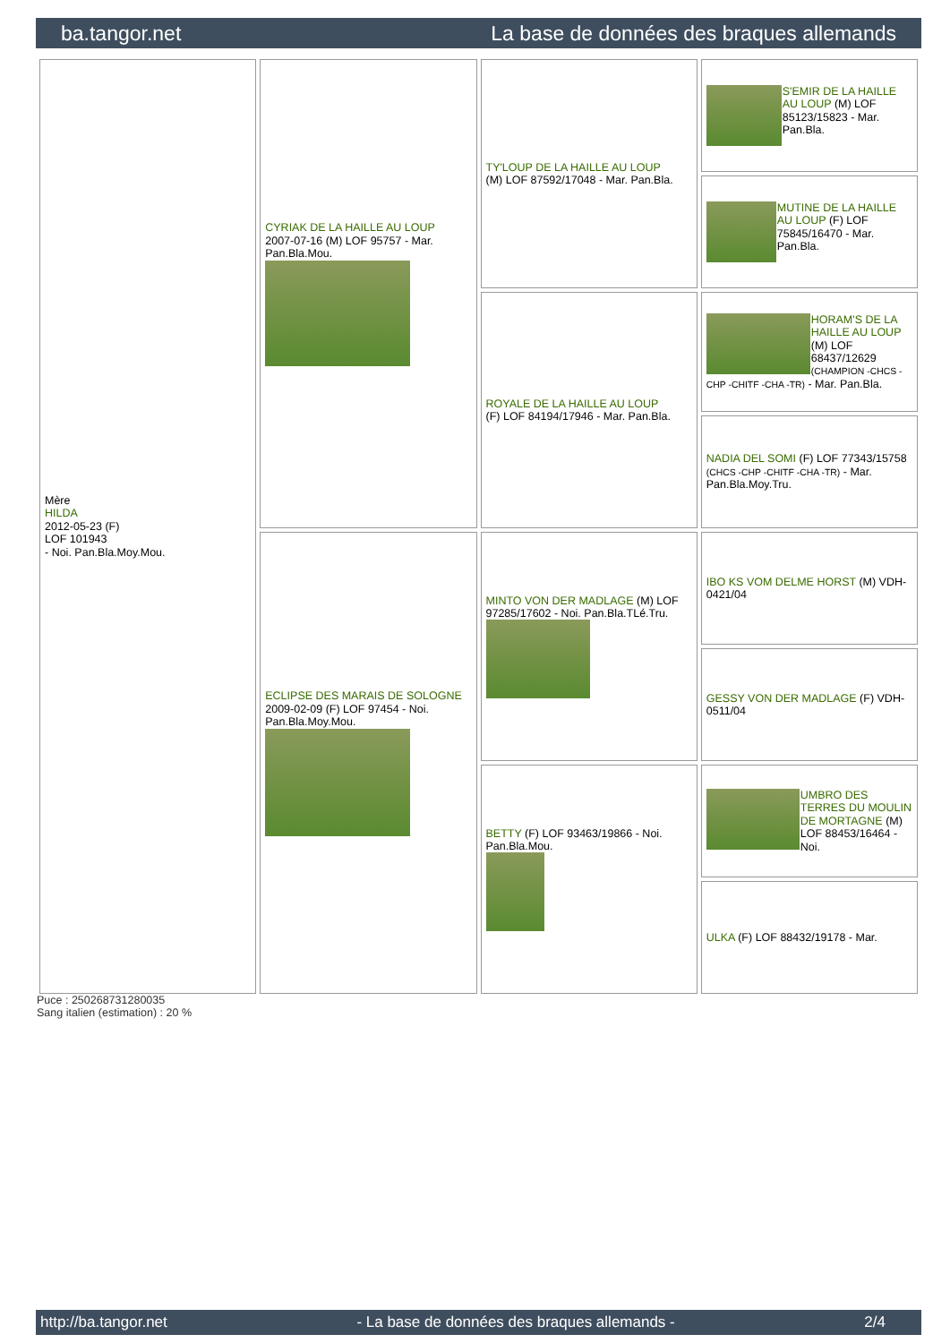ba.tangor.net La base de données des braques allemands
| Mère HILDA 2012-05-23 (F) LOF 101943 - Noi. Pan.Bla.Moy.Mou. | CYRIAK DE LA HAILLE AU LOUP 2007-07-16 (M) LOF 95757 - Mar. Pan.Bla.Mou. | TY'LOUP DE LA HAILLE AU LOUP (M) LOF 87592/17048 - Mar. Pan.Bla. | S'EMIR DE LA HAILLE AU LOUP (M) LOF 85123/15823 - Mar. Pan.Bla. |
| | | | MUTINE DE LA HAILLE AU LOUP (F) LOF 75845/16470 - Mar. Pan.Bla. |
| | | ROYALE DE LA HAILLE AU LOUP (F) LOF 84194/17946 - Mar. Pan.Bla. | HORAM'S DE LA HAILLE AU LOUP (M) LOF 68437/12629 (CHAMPION -CHCS -CHP -CHITF -CHA -TR) - Mar. Pan.Bla. |
| | | | NADIA DEL SOMI (F) LOF 77343/15758 (CHCS -CHP -CHITF -CHA -TR) - Mar. Pan.Bla.Moy.Tru. |
| | ECLIPSE DES MARAIS DE SOLOGNE 2009-02-09 (F) LOF 97454 - Noi. Pan.Bla.Moy.Mou. | MINTO VON DER MADLAGE (M) LOF 97285/17602 - Noi. Pan.Bla.TLé.Tru. | IBO KS VOM DELME HORST (M) VDH-0421/04 |
| | | | GESSY VON DER MADLAGE (F) VDH-0511/04 |
| | | BETTY (F) LOF 93463/19866 - Noi. Pan.Bla.Mou. | UMBRO DES TERRES DU MOULIN DE MORTAGNE (M) LOF 88453/16464 - Noi. |
| | | | ULKA (F) LOF 88432/19178 - Mar. |
Puce : 250268731280035
Sang italien (estimation) : 20 %
http://ba.tangor.net - La base de données des braques allemands - 2/4